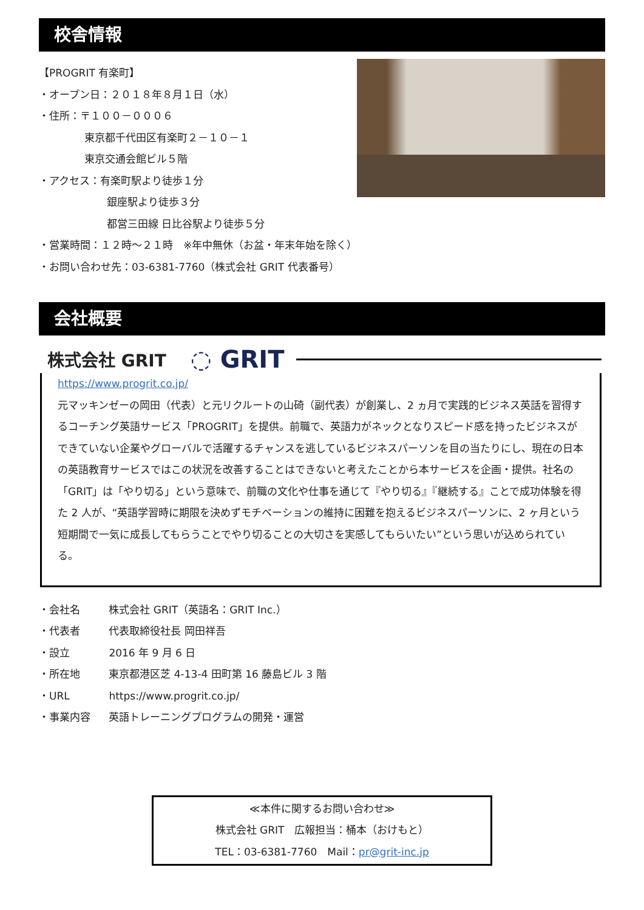校舎情報
【PROGRIT 有楽町】
・オープン日：２０１８年８月１日（水）
・住所：〒１００－０００６
東京都千代田区有楽町２－１０－１
東京交通会館ビル５階
・アクセス：有楽町駅より徒歩１分
銀座駅より徒歩３分
都営三田線 日比谷駅より徒歩５分
・営業時間：１２時～２１時　※年中無休（お盆・年末年始を除く）
・お問い合わせ先：03-6381-7760（株式会社 GRIT 代表番号）
会社概要
株式会社 GRIT ◌ GRIT
https://www.progrit.co.jp/
元マッキンゼーの岡田（代表）と元リクルートの山碕（副代表）が創業し、2 ヵ月で実践的ビジネス英話を習得するコーチング英語サービス「PROGRIT」を提供。前職で、英語力がネックとなりスピード感を持ったビジネスができていない企業やグローバルで活躍するチャンスを逃しているビジネスパーソンを目の当たりにし、現在の日本の英語教育サービスではこの状況を改善することはできないと考えたことから本サービスを企画・提供。社名の「GRIT」は「やり切る」という意味で、前職の文化や仕事を通じて『やり切る』『継続する』ことで成功体験を得た 2 人が、“英語学習時に期限を決めずモチベーションの維持に困難を抱えるビジネスパーソンに、2 ヶ月という短期間で一気に成長してもらうことでやり切ることの大切さを実感してもらいたい”という思いが込められている。
・会社名 株式会社 GRIT（英語名：GRIT Inc.）
・代表者 代表取締役社長 岡田祥吾
・設立 2016 年 9 月 6 日
・所在地 東京都港区芝 4-13-4 田町第 16 藤島ビル 3 階
・URL https://www.progrit.co.jp/
・事業内容 英語トレーニングプログラムの開発・運営
≪本件に関するお問い合わせ≫
株式会社 GRIT　広報担当：桶本（おけもと）
TEL：03-6381-7760　Mail：pr@grit-inc.jp